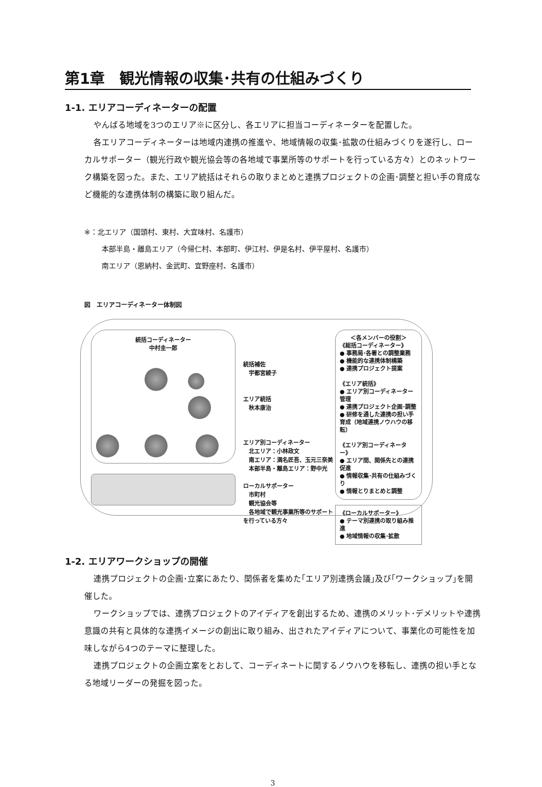第1章　観光情報の収集･共有の仕組みづくり
1-1. エリアコーディネーターの配置
やんばる地域を3つのエリア※に区分し、各エリアに担当コーディネーターを配置した。
各エリアコーディネーターは地域内連携の推進や、地域情報の収集･拡散の仕組みづくりを遂行し、ローカルサポーター（観光行政や観光協会等の各地域で事業所等のサポートを行っている方々）とのネットワーク構築を図った。また、エリア統括はそれらの取りまとめと連携プロジェクトの企画･調整と担い手の育成など機能的な連携体制の構築に取り組んだ。
※：北エリア（国頭村、東村、大宜味村、名護市）
本部半島・離島エリア（今帰仁村、本部町、伊江村、伊是名村、伊平屋村、名護市）
南エリア（恩納村、金武町、宜野座村、名護市）
図　エリアコーディネーター体制図
統括コーディネーター
中村圭一郎
統括補佐
　宇都宮綾子
エリア統括
　秋本康治
エリア別コーディネーター
　北エリア：小林政文
　南エリア：満名匠吾、玉元三奈美
　本部半島・離島エリア：野中光
ローカルサポーター
　市町村
　観光協会等
　各地域で観光事業所等のサポートを行っている方々
＜各メンバーの役割＞
《総括コーディネーター》
● 事務局･各署との調整業務
● 機能的な連携体制構築
● 連携プロジェクト提案
《エリア統括》
● エリア別コーディネーター管理
● 連携プロジェクト企画･調整
● 研修を通した連携の担い手育成（地域連携ノウハウの移転）
《エリア別コーディネーター》
● エリア間、関係先との連携促進
● 情報収集･共有の仕組みづくり
● 情報とりまとめと調整
《ローカルサポーター》
● テーマ別連携の取り組み推進
● 地域情報の収集･拡散
1-2. エリアワークショップの開催
連携プロジェクトの企画･立案にあたり、関係者を集めた｢エリア別連携会議｣及び｢ワークショップ｣を開催した。
ワークショップでは、連携プロジェクトのアイディアを創出するため、連携のメリット･デメリットや連携意識の共有と具体的な連携イメージの創出に取り組み、出されたアイディアについて、事業化の可能性を加味しながら4つのテーマに整理した。
連携プロジェクトの企画立案をとおして、コーディネートに関するノウハウを移転し、連携の担い手となる地域リーダーの発掘を図った。
3